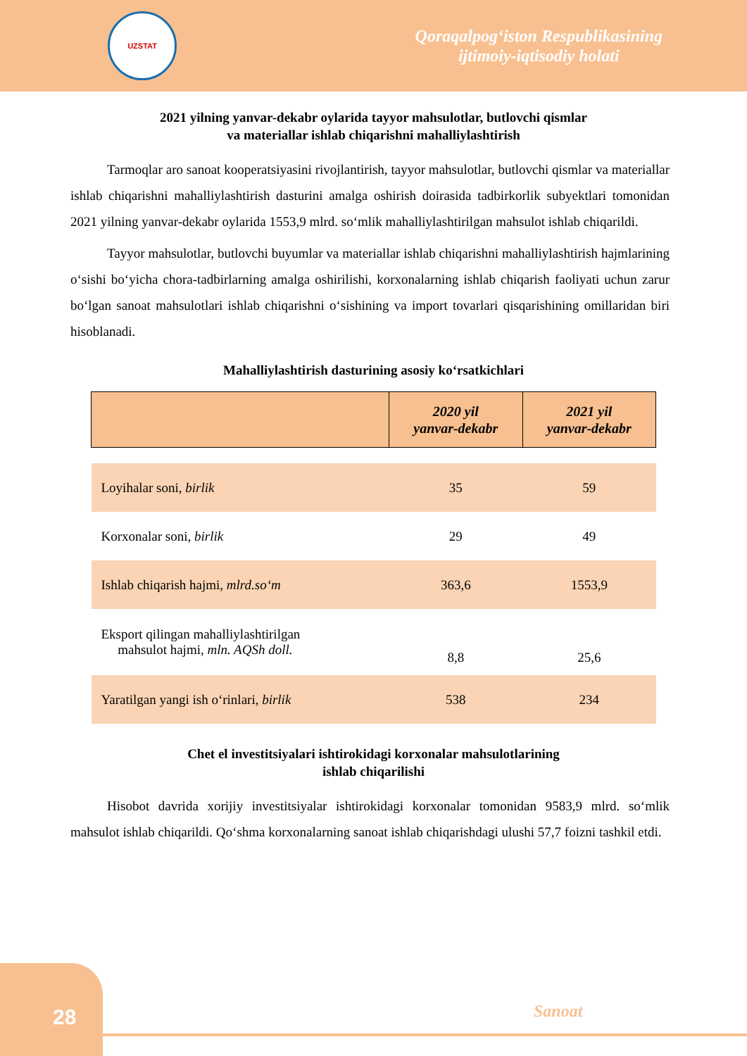UZSTAT
Qoraqalpog‘iston Respublikasining
ijtimoiy-iqtisodiy holati
2021 yilning yanvar-dekabr oylarida tayyor mahsulotlar, butlovchi qismlar
va materiallar ishlab chiqarishni mahalliylashtirish
Tarmoqlar aro sanoat kooperatsiyasini rivojlantirish, tayyor mahsulotlar, butlovchi qismlar va materiallar ishlab chiqarishni mahalliylashtirish dasturini amalga oshirish doirasida tadbirkorlik subyektlari tomonidan 2021 yilning yanvar-dekabr oylarida 1553,9 mlrd. so‘mlik mahalliylashtirilgan mahsulot ishlab chiqarildi.
Tayyor mahsulotlar, butlovchi buyumlar va materiallar ishlab chiqarishni mahalliylashtirish hajmlarining o‘sishi bo‘yicha chora-tadbirlarning amalga oshirilishi, korxonalarning ishlab chiqarish faoliyati uchun zarur bo‘lgan sanoat mahsulotlari ishlab chiqarishni o‘sishining va import tovarlari qisqarishining omillaridan biri hisoblanadi.
Mahalliylashtirish dasturining asosiy ko‘rsatkichlari
| | 2020 yil yanvar-dekabr | 2021 yil yanvar-dekabr |
| --- | --- | --- |
| Loyihalar soni, birlik | 35 | 59 |
| Korxonalar soni, birlik | 29 | 49 |
| Ishlab chiqarish hajmi, mlrd.so‘m | 363,6 | 1553,9 |
| Eksport qilingan mahalliylashtirilgan mahsulot hajmi, mln. AQSh doll. | 8,8 | 25,6 |
| Yaratilgan yangi ish o‘rinlari, birlik | 538 | 234 |
Chet el investitsiyalari ishtirokidagi korxonalar mahsulotlarining
ishlab chiqarilishi
Hisobot davrida xorijiy investitsiyalar ishtirokidagi korxonalar tomonidan 9583,9 mlrd. so‘mlik mahsulot ishlab chiqarildi. Qo‘shma korxonalarning sanoat ishlab chiqarishdagi ulushi 57,7 foizni tashkil etdi.
28
Sanoat